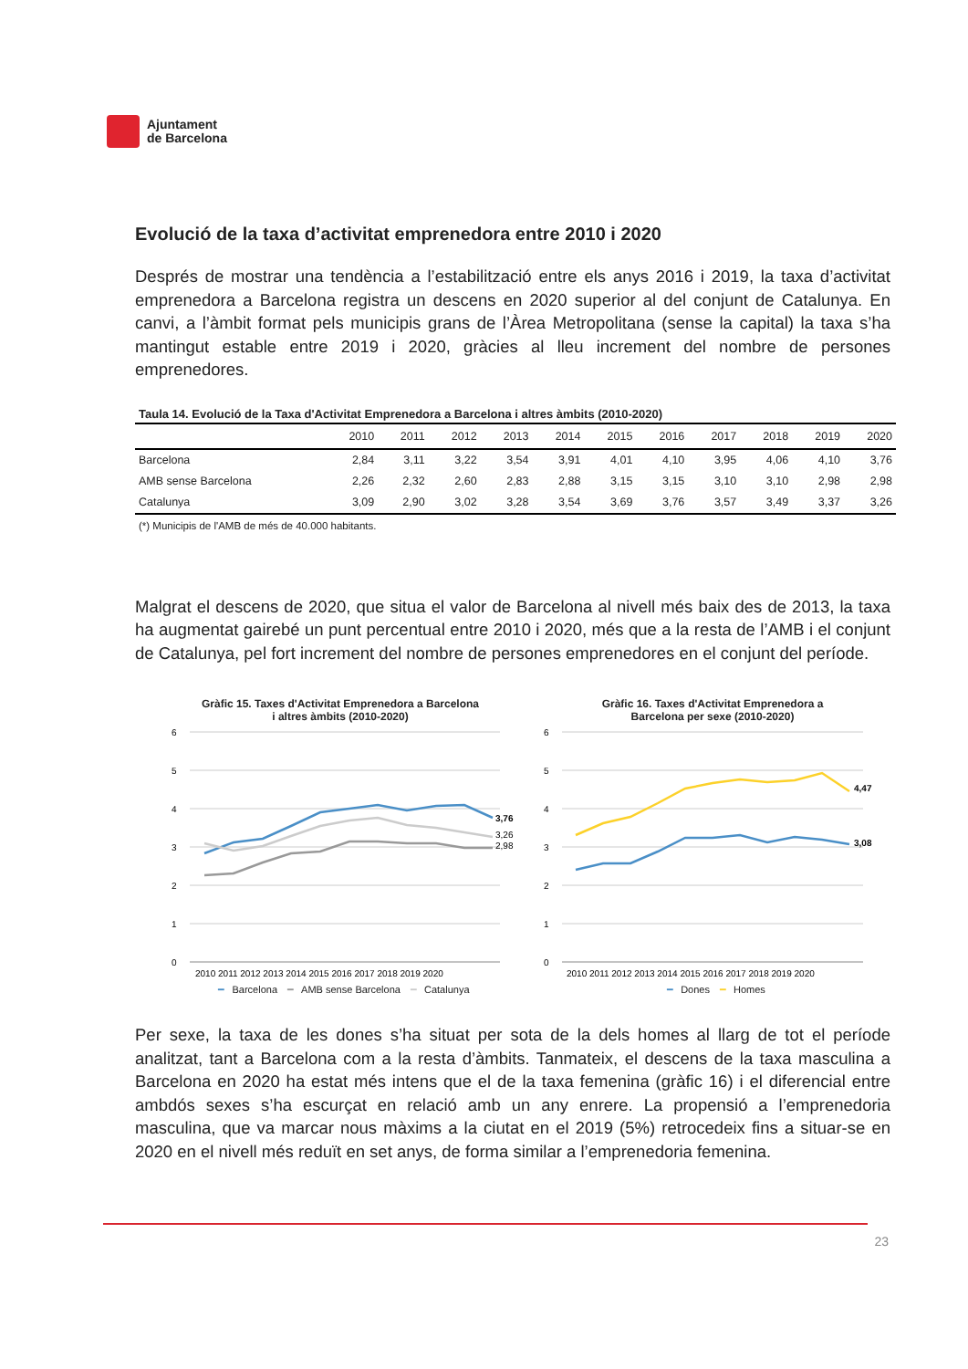Ajuntament
de Barcelona
Evolució de la taxa d’activitat emprenedora entre 2010 i 2020
Després de mostrar una tendència a l’estabilització entre els anys 2016 i 2019, la taxa d’activitat emprenedora a Barcelona registra un descens en 2020 superior al del conjunt de Catalunya. En canvi, a l’àmbit format pels municipis grans de l’Àrea Metropolitana (sense la capital) la taxa s’ha mantingut estable entre 2019 i 2020, gràcies al lleu increment del nombre de persones emprenedores.
Taula 14. Evolució de la Taxa d'Activitat Emprenedora a Barcelona i altres àmbits (2010-2020)
| | 2010 | 2011 | 2012 | 2013 | 2014 | 2015 | 2016 | 2017 | 2018 | 2019 | 2020 |
| --- | --- | --- | --- | --- | --- | --- | --- | --- | --- | --- | --- |
| Barcelona | 2,84 | 3,11 | 3,22 | 3,54 | 3,91 | 4,01 | 4,10 | 3,95 | 4,06 | 4,10 | 3,76 |
| AMB sense Barcelona | 2,26 | 2,32 | 2,60 | 2,83 | 2,88 | 3,15 | 3,15 | 3,10 | 3,10 | 2,98 | 2,98 |
| Catalunya | 3,09 | 2,90 | 3,02 | 3,28 | 3,54 | 3,69 | 3,76 | 3,57 | 3,49 | 3,37 | 3,26 |
(*) Municipis de l'AMB de més de 40.000 habitants.
Malgrat el descens de 2020, que situa el valor de Barcelona al nivell més baix des de 2013, la taxa ha augmentat gairebé un punt percentual entre 2010 i 2020, més que a la resta de l’AMB i el conjunt de Catalunya, pel fort increment del nombre de persones emprenedores en el conjunt del període.
Gràfic 15. Taxes d'Activitat Emprenedora a Barcelona
i altres àmbits (2010-2020)
%
6
5
4
3
2
1
0
3,76
3,26
2,98
2010 2011 2012 2013 2014 2015 2016 2017 2018 2019 2020
━ Barcelona ━ AMB sense Barcelona ━ Catalunya
Gràfic 16. Taxes d'Activitat Emprenedora a
Barcelona per sexe (2010-2020)
%
6
5
4
3
2
1
0
4,47
3,08
2010 2011 2012 2013 2014 2015 2016 2017 2018 2019 2020
━ Dones ━ Homes
Per sexe, la taxa de les dones s’ha situat per sota de la dels homes al llarg de tot el període analitzat, tant a Barcelona com a la resta d’àmbits. Tanmateix, el descens de la taxa masculina a Barcelona en 2020 ha estat més intens que el de la taxa femenina (gràfic 16) i el diferencial entre ambdós sexes s’ha escurçat en relació amb un any enrere. La propensió a l’emprenedoria masculina, que va marcar nous màxims a la ciutat en el 2019 (5%) retrocedeix fins a situar-se en 2020 en el nivell més reduït en set anys, de forma similar a l’emprenedoria femenina.
23